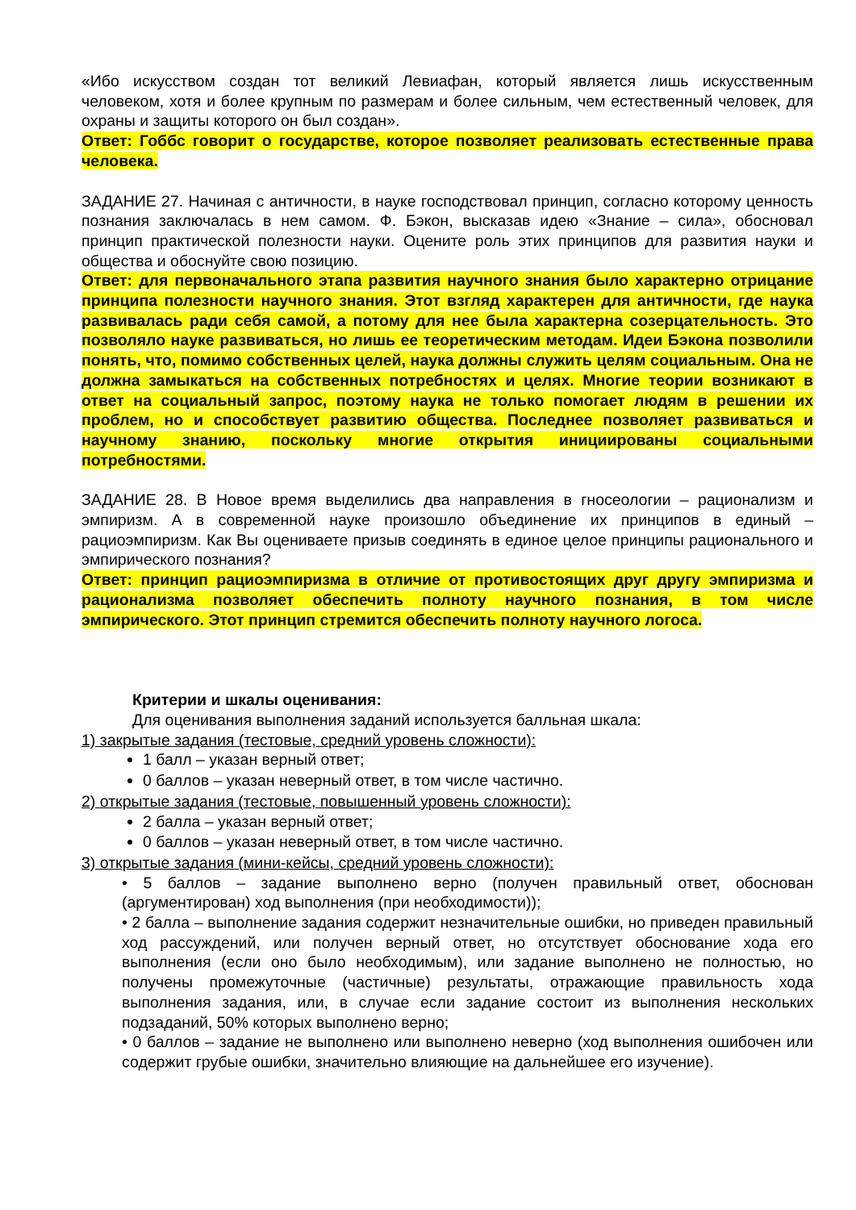«Ибо искусством создан тот великий Левиафан, который является лишь искусственным человеком, хотя и более крупным по размерам и более сильным, чем естественный человек, для охраны и защиты которого он был создан».
Ответ: Гоббс говорит о государстве, которое позволяет реализовать естественные права человека.
ЗАДАНИЕ 27. Начиная с античности, в науке господствовал принцип, согласно которому ценность познания заключалась в нем самом. Ф. Бэкон, высказав идею «Знание – сила», обосновал принцип практической полезности науки. Оцените роль этих принципов для развития науки и общества и обоснуйте свою позицию.
Ответ: для первоначального этапа развития научного знания было характерно отрицание принципа полезности научного знания. Этот взгляд характерен для античности, где наука развивалась ради себя самой, а потому для нее была характерна созерцательность. Это позволяло науке развиваться, но лишь ее теоретическим методам. Идеи Бэкона позволили понять, что, помимо собственных целей, наука должны служить целям социальным. Она не должна замыкаться на собственных потребностях и целях. Многие теории возникают в ответ на социальный запрос, поэтому наука не только помогает людям в решении их проблем, но и способствует развитию общества. Последнее позволяет развиваться и научному знанию, поскольку многие открытия инициированы социальными потребностями.
ЗАДАНИЕ 28. В Новое время выделились два направления в гносеологии – рационализм и эмпиризм. А в современной науке произошло объединение их принципов в единый – рациоэмпиризм. Как Вы оцениваете призыв соединять в единое целое принципы рационального и эмпирического познания?
Ответ: принцип рациоэмпиризма в отличие от противостоящих друг другу эмпиризма и рационализма позволяет обеспечить полноту научного познания, в том числе эмпирического. Этот принцип стремится обеспечить полноту научного логоса.
Критерии и шкалы оценивания:
Для оценивания выполнения заданий используется балльная шкала:
1) закрытые задания (тестовые, средний уровень сложности):
1 балл – указан верный ответ;
0 баллов – указан неверный ответ, в том числе частично.
2) открытые задания (тестовые, повышенный уровень сложности):
2 балла – указан верный ответ;
0 баллов – указан неверный ответ, в том числе частично.
3) открытые задания (мини-кейсы, средний уровень сложности):
• 5 баллов – задание выполнено верно (получен правильный ответ, обоснован (аргументирован) ход выполнения (при необходимости));
• 2 балла – выполнение задания содержит незначительные ошибки, но приведен правильный ход рассуждений, или получен верный ответ, но отсутствует обоснование хода его выполнения (если оно было необходимым), или задание выполнено не полностью, но получены промежуточные (частичные) результаты, отражающие правильность хода выполнения задания, или, в случае если задание состоит из выполнения нескольких подзаданий, 50% которых выполнено верно;
• 0 баллов – задание не выполнено или выполнено неверно (ход выполнения ошибочен или содержит грубые ошибки, значительно влияющие на дальнейшее его изучение).